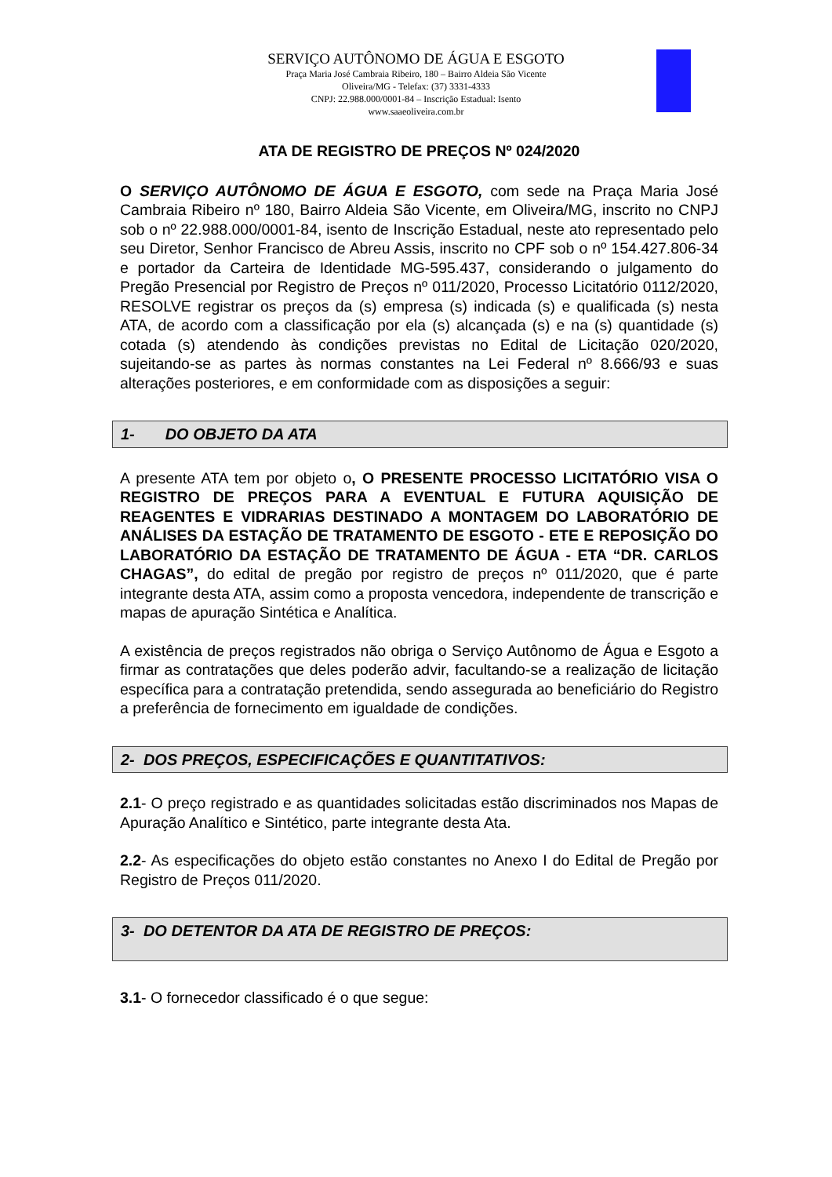SERVIÇO AUTÔNOMO DE ÁGUA E ESGOTO
Praça Maria José Cambraia Ribeiro, 180 – Bairro Aldeia São Vicente
Oliveira/MG - Telefax: (37) 3331-4333
CNPJ: 22.988.000/0001-84 – Inscrição Estadual: Isento
www.saaeoliveira.com.br
ATA DE REGISTRO DE PREÇOS Nº 024/2020
O SERVIÇO AUTÔNOMO DE ÁGUA E ESGOTO, com sede na Praça Maria José Cambraia Ribeiro nº 180, Bairro Aldeia São Vicente, em Oliveira/MG, inscrito no CNPJ sob o nº 22.988.000/0001-84, isento de Inscrição Estadual, neste ato representado pelo seu Diretor, Senhor Francisco de Abreu Assis, inscrito no CPF sob o nº 154.427.806-34 e portador da Carteira de Identidade MG-595.437, considerando o julgamento do Pregão Presencial por Registro de Preços nº 011/2020, Processo Licitatório 0112/2020, RESOLVE registrar os preços da (s) empresa (s) indicada (s) e qualificada (s) nesta ATA, de acordo com a classificação por ela (s) alcançada (s) e na (s) quantidade (s) cotada (s) atendendo às condições previstas no Edital de Licitação 020/2020, sujeitando-se as partes às normas constantes na Lei Federal nº 8.666/93 e suas alterações posteriores, e em conformidade com as disposições a seguir:
1- DO OBJETO DA ATA
A presente ATA tem por objeto o, O PRESENTE PROCESSO LICITATÓRIO VISA O REGISTRO DE PREÇOS PARA A EVENTUAL E FUTURA AQUISIÇÃO DE REAGENTES E VIDRARIAS DESTINADO A MONTAGEM DO LABORATÓRIO DE ANÁLISES DA ESTAÇÃO DE TRATAMENTO DE ESGOTO - ETE E REPOSIÇÃO DO LABORATÓRIO DA ESTAÇÃO DE TRATAMENTO DE ÁGUA - ETA “DR. CARLOS CHAGAS”, do edital de pregão por registro de preços nº 011/2020, que é parte integrante desta ATA, assim como a proposta vencedora, independente de transcrição e mapas de apuração Sintética e Analítica.
A existência de preços registrados não obriga o Serviço Autônomo de Água e Esgoto a firmar as contratações que deles poderão advir, facultando-se a realização de licitação específica para a contratação pretendida, sendo assegurada ao beneficiário do Registro a preferência de fornecimento em igualdade de condições.
2- DOS PREÇOS, ESPECIFICAÇÕES E QUANTITATIVOS:
2.1- O preço registrado e as quantidades solicitadas estão discriminados nos Mapas de Apuração Analítico e Sintético, parte integrante desta Ata.
2.2- As especificações do objeto estão constantes no Anexo I do Edital de Pregão por Registro de Preços 011/2020.
3- DO DETENTOR DA ATA DE REGISTRO DE PREÇOS:
3.1- O fornecedor classificado é o que segue: